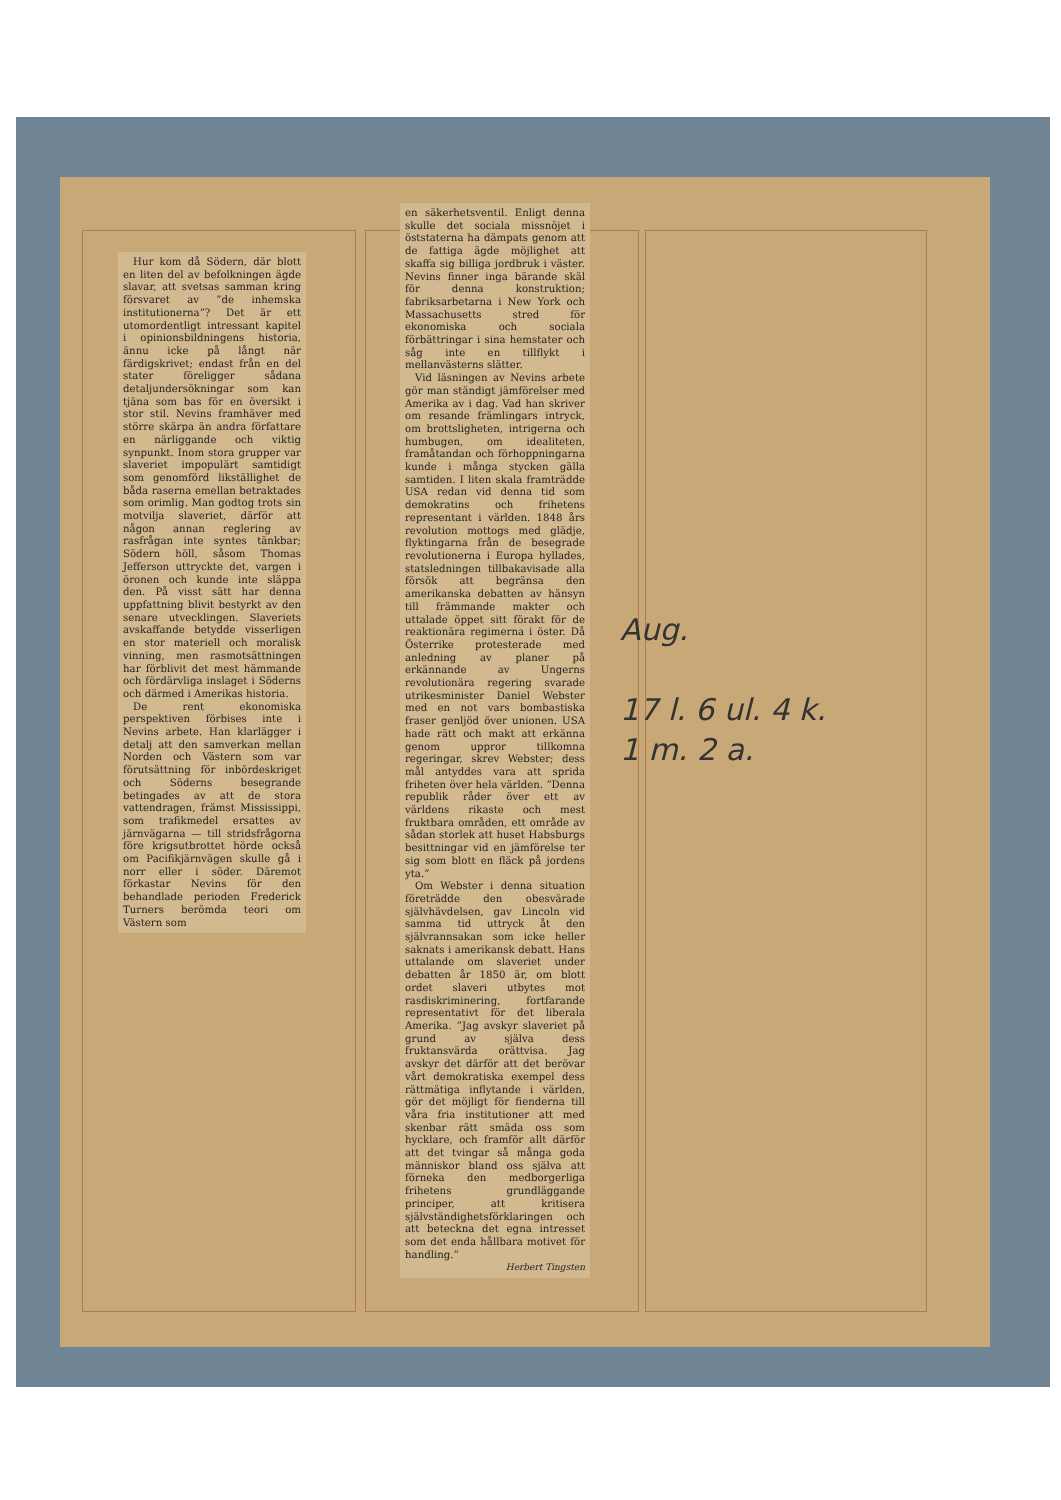Hur kom då Södern, där blott en liten del av befolkningen ägde slavar, att svetsas samman kring försvaret av ”de inhemska institutionerna”? Det är ett utomordentligt intressant kapitel i opinionsbildningens historia, ännu icke på långt när färdigskrivet; endast från en del stater föreligger sådana detaljundersökningar som kan tjäna som bas för en översikt i stor stil. Nevins framhäver med större skärpa än andra författare en närliggande och viktig synpunkt. Inom stora grupper var slaveriet impopulärt samtidigt som genomförd likställighet de båda raserna emellan betraktades som orimlig. Man godtog trots sin motvilja slaveriet, därför att någon annan reglering av rasfrågan inte syntes tänkbar; Södern höll, såsom Thomas Jefferson uttryckte det, vargen i öronen och kunde inte släppa den. På visst sätt har denna uppfattning blivit bestyrkt av den senare utvecklingen. Slaveriets avskaffande betydde visserligen en stor materiell och moralisk vinning, men rasmotsättningen har förblivit det mest hämmande och fördärvliga inslaget i Söderns och därmed i Amerikas historia.
De rent ekonomiska perspektiven förbises inte i Nevins arbete. Han klarlägger i detalj att den samverkan mellan Norden och Västern som var förutsättning för inbördeskriget och Söderns besegrande betingades av att de stora vattendragen, främst Mississippi, som trafikmedel ersattes av järnvägarna — till stridsfrågorna före krigsutbrottet hörde också om Pacifikjärnvägen skulle gå i norr eller i söder. Däremot förkastar Nevins för den behandlade perioden Frederick Turners berömda teori om Västern som
en säkerhetsventil. Enligt denna skulle det sociala missnöjet i öststaterna ha dämpats genom att de fattiga ägde möjlighet att skaffa sig billiga jordbruk i väster. Nevins finner inga bärande skäl för denna konstruktion; fabriksarbetarna i New York och Massachusetts stred för ekonomiska och sociala förbättringar i sina hemstater och såg inte en tillflykt i mellanvästerns slätter.
Vid läsningen av Nevins arbete gör man ständigt jämförelser med Amerika av i dag. Vad han skriver om resande främlingars intryck, om brottsligheten, intrigerna och humbugen, om idealiteten, framåtandan och förhoppningarna kunde i många stycken gälla samtiden. I liten skala framträdde USA redan vid denna tid som demokratins och frihetens representant i världen. 1848 års revolution mottogs med glädje, flyktingarna från de besegrade revolutionerna i Europa hyllades, statsledningen tillbakavisade alla försök att begränsa den amerikanska debatten av hänsyn till främmande makter och uttalade öppet sitt förakt för de reaktionära regimerna i öster. Då Österrike protesterade med anledning av planer på erkännande av Ungerns revolutionära regering svarade utrikesminister Daniel Webster med en not vars bombastiska fraser genljöd över unionen. USA hade rätt och makt att erkänna genom uppror tillkomna regeringar, skrev Webster; dess mål antyddes vara att sprida friheten över hela världen. ”Denna republik råder över ett av världens rikaste och mest fruktbara områden, ett område av sådan storlek att huset Habsburgs besittningar vid en jämförelse ter sig som blott en fläck på jordens yta.”
Om Webster i denna situation företrädde den obesvärade självhävdelsen, gav Lincoln vid samma tid uttryck åt den självrannsakan som icke heller saknats i amerikansk debatt. Hans uttalande om slaveriet under debatten år 1850 är, om blott ordet slaveri utbytes mot rasdiskriminering, fortfarande representativt för det liberala Amerika. ”Jag avskyr slaveriet på grund av själva dess fruktansvärda orättvisa. Jag avskyr det därför att det berövar vårt demokratiska exempel dess rättmätiga inflytande i världen, gör det möjligt för fienderna till våra fria institutioner att med skenbar rätt smäda oss som hycklare, och framför allt därför att det tvingar så många goda människor bland oss själva att förneka den medborgerliga frihetens grundläggande principer, att kritisera självständighetsförklaringen och att beteckna det egna intresset som det enda hållbara motivet för handling.”
Herbert Tingsten
Aug.
17 l. 6 ul. 4 k.
1 m. 2 a.